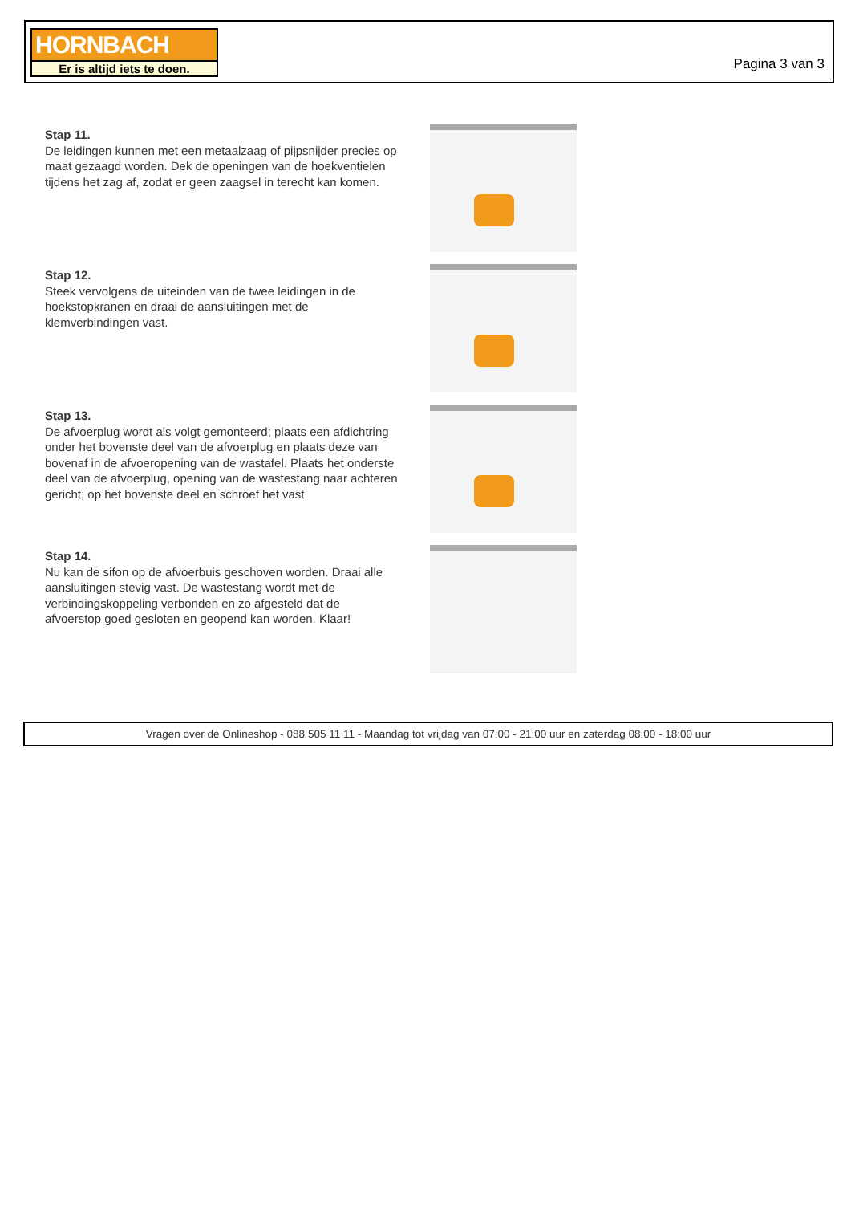HORNBACH
Er is altijd iets te doen.
Pagina 3 van 3
Stap 11.
De leidingen kunnen met een metaalzaag of pijpsnijder precies op maat gezaagd worden. Dek de openingen van de hoekventielen tijdens het zag af, zodat er geen zaagsel in terecht kan komen.
Stap 12.
Steek vervolgens de uiteinden van de twee leidingen in de hoekstopkranen en draai de aansluitingen met de klemverbindingen vast.
Stap 13.
De afvoerplug wordt als volgt gemonteerd; plaats een afdichtring onder het bovenste deel van de afvoerplug en plaats deze van bovenaf in de afvoeropening van de wastafel. Plaats het onderste deel van de afvoerplug, opening van de wastestang naar achteren gericht, op het bovenste deel en schroef het vast.
Stap 14.
Nu kan de sifon op de afvoerbuis geschoven worden. Draai alle aansluitingen stevig vast. De wastestang wordt met de verbindingskoppeling verbonden en zo afgesteld dat de afvoerstop goed gesloten en geopend kan worden. Klaar!
Vragen over de Onlineshop - 088 505 11 11 - Maandag tot vrijdag van 07:00 - 21:00 uur en zaterdag 08:00 - 18:00 uur